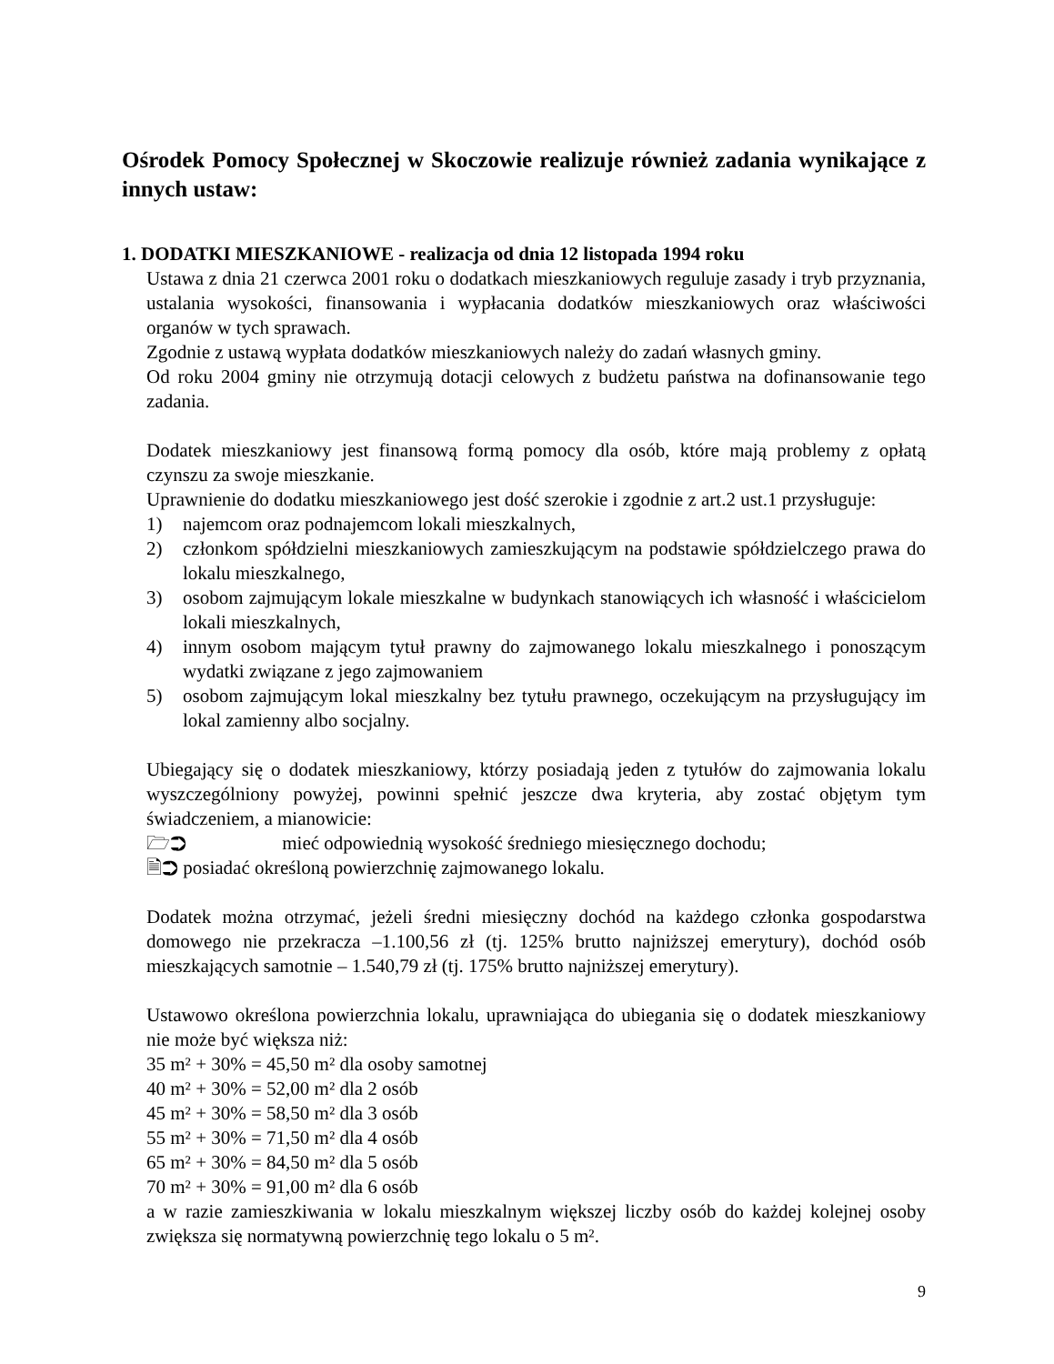Ośrodek Pomocy Społecznej w Skoczowie realizuje również zadania wynikające z innych ustaw:
1. DODATKI MIESZKANIOWE - realizacja od dnia 12 listopada 1994 roku
Ustawa z dnia 21 czerwca 2001 roku o dodatkach mieszkaniowych reguluje zasady i tryb przyznania, ustalania wysokości, finansowania i wypłacania dodatków mieszkaniowych oraz właściwości organów w tych sprawach.
Zgodnie z ustawą wypłata dodatków mieszkaniowych należy do zadań własnych gminy.
Od roku 2004 gminy nie otrzymują dotacji celowych z budżetu państwa na dofinansowanie tego zadania.
Dodatek mieszkaniowy jest finansową formą pomocy dla osób, które mają problemy z opłatą czynszu za swoje mieszkanie.
Uprawnienie do dodatku mieszkaniowego jest dość szerokie i zgodnie z art.2 ust.1 przysługuje:
1) najemcom oraz podnajemcom lokali mieszkalnych,
2) członkom spółdzielni mieszkaniowych zamieszkującym na podstawie spółdzielczego prawa do lokalu mieszkalnego,
3) osobom zajmującym lokale mieszkalne w budynkach stanowiących ich własność i właścicielom lokali mieszkalnych,
4) innym osobom mającym tytuł prawny do zajmowanego lokalu mieszkalnego i ponoszącym wydatki związane z jego zajmowaniem
5) osobom zajmującym lokal mieszkalny bez tytułu prawnego, oczekującym na przysługujący im lokal zamienny albo socjalny.
Ubiegający się o dodatek mieszkaniowy, którzy posiadają jeden z tytułów do zajmowania lokalu wyszczególniony powyżej, powinni spełnić jeszcze dwa kryteria, aby zostać objętym tym świadczeniem, a mianowicie:
🗁➲ mieć odpowiednią wysokość średniego miesięcznego dochodu;
🗎➲ posiadać określoną powierzchnię zajmowanego lokalu.
Dodatek można otrzymać, jeżeli średni miesięczny dochód na każdego członka gospodarstwa domowego nie przekracza –1.100,56 zł (tj. 125% brutto najniższej emerytury), dochód osób mieszkających samotnie – 1.540,79 zł (tj. 175% brutto najniższej emerytury).
Ustawowo określona powierzchnia lokalu, uprawniająca do ubiegania się o dodatek mieszkaniowy nie może być większa niż:
35 m² + 30% = 45,50 m² dla osoby samotnej
40 m² + 30% = 52,00 m² dla 2 osób
45 m² + 30% = 58,50 m² dla 3 osób
55 m² + 30% = 71,50 m² dla 4 osób
65 m² + 30% = 84,50 m² dla 5 osób
70 m² + 30% = 91,00 m² dla 6 osób
a w razie zamieszkiwania w lokalu mieszkalnym większej liczby osób do każdej kolejnej osoby zwiększa się normatywną powierzchnię tego lokalu o 5 m².
9